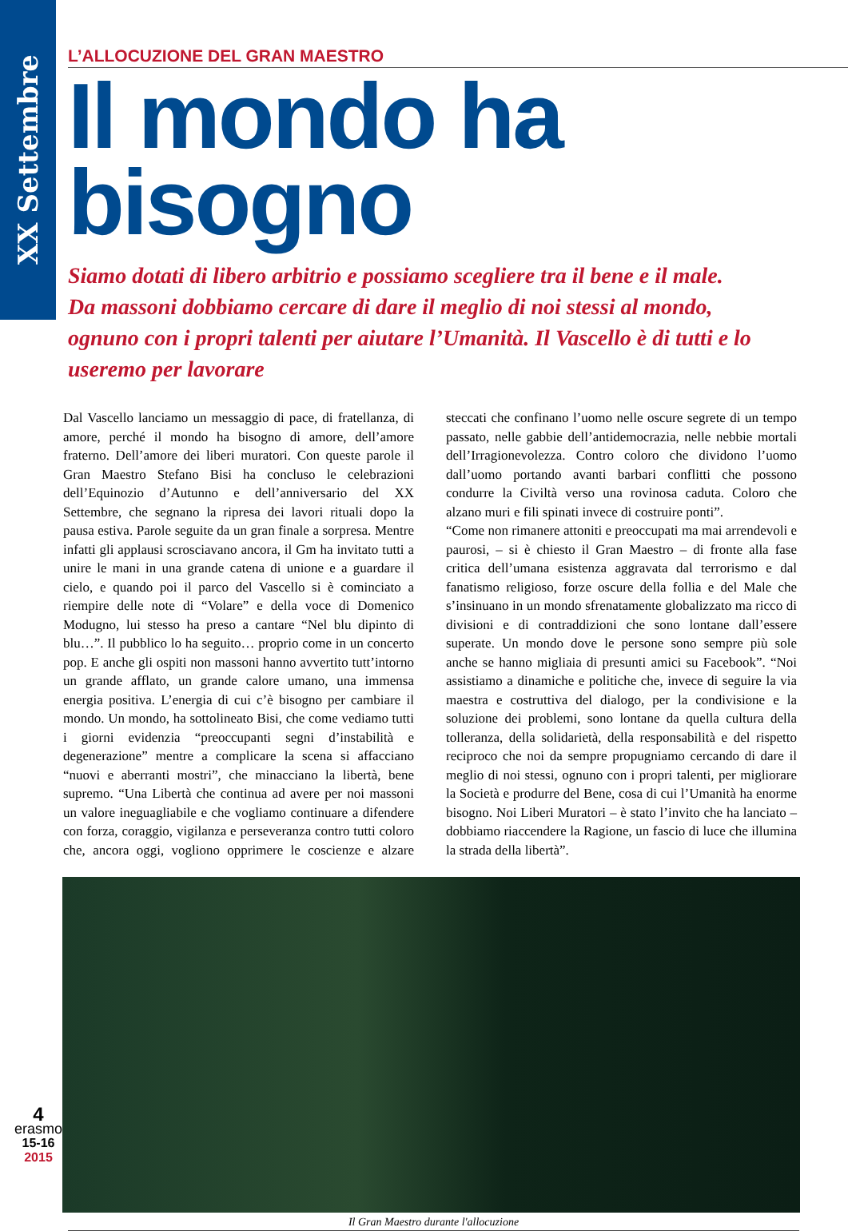XX Settembre
L’ALLOCUZIONE DEL GRAN MAESTRO
Il mondo ha bisogno
Siamo dotati di libero arbitrio e possiamo scegliere tra il bene e il male. Da massoni dobbiamo cercare di dare il meglio di noi stessi al mondo, ognuno con i propri talenti per aiutare l’Umanità. Il Vascello è di tutti e lo useremo per lavorare
Dal Vascello lanciamo un messaggio di pace, di fratellanza, di amore, perché il mondo ha bisogno di amore, dell’amore fraterno. Dell’amore dei liberi muratori. Con queste parole il Gran Maestro Stefano Bisi ha concluso le celebrazioni dell’Equinozio d’Autunno e dell’anniversario del XX Settembre, che segnano la ripresa dei lavori rituali dopo la pausa estiva. Parole seguite da un gran finale a sorpresa. Mentre infatti gli applausi scrosciavano ancora, il Gm ha invitato tutti a unire le mani in una grande catena di unione e a guardare il cielo, e quando poi il parco del Vascello si è cominciato a riempire delle note di “Volare” e della voce di Domenico Modugno, lui stesso ha preso a cantare “Nel blu dipinto di blu…”. Il pubblico lo ha seguito… proprio come in un concerto pop. E anche gli ospiti non massoni hanno avvertito tutt’intorno un grande afflato, un grande calore umano, una immensa energia positiva. L’energia di cui c’è bisogno per cambiare il mondo. Un mondo, ha sottolineato Bisi, che come vediamo tutti i giorni evidenzia “preoccupanti segni d’instabilità e degenerazione” mentre a complicare la scena si affacciano “nuovi e aberranti mostri”, che minacciano la libertà, bene supremo. “Una Libertà che continua ad avere per noi massoni un valore ineguagliabile e che vogliamo continuare a difendere con forza, coraggio, vigilanza e perseveranza contro tutti coloro che, ancora oggi, vogliono opprimere le coscienze e alzare steccati che confinano l’uomo nelle oscure segrete di un tempo passato, nelle gabbie dell’antidemocrazia, nelle nebbie mortali dell’Irragionevolezza. Contro coloro che dividono l’uomo dall’uomo portando avanti barbari conflitti che possono condurre la Civiltà verso una rovinosa caduta. Coloro che alzano muri e fili spinati invece di costruire ponti”.
“Come non rimanere attoniti e preoccupati ma mai arrendevoli e paurosi, – si è chiesto il Gran Maestro – di fronte alla fase critica dell’umana esistenza aggravata dal terrorismo e dal fanatismo religioso, forze oscure della follia e del Male che s’insinuano in un mondo sfrenatamente globalizzato ma ricco di divisioni e di contraddizioni che sono lontane dall’essere superate. Un mondo dove le persone sono sempre più sole anche se hanno migliaia di presunti amici su Facebook”. “Noi assistiamo a dinamiche e politiche che, invece di seguire la via maestra e costruttiva del dialogo, per la condivisione e la soluzione dei problemi, sono lontane da quella cultura della tolleranza, della solidarietà, della responsabilità e del rispetto reciproco che noi da sempre propugniamo cercando di dare il meglio di noi stessi, ognuno con i propri talenti, per migliorare la Società e produrre del Bene, cosa di cui l’Umanità ha enorme bisogno. Noi Liberi Muratori – è stato l’invito che ha lanciato – dobbiamo riaccendere la Ragione, un fascio di luce che illumina la strada della libertà”.
Il Gran Maestro durante l'allocuzione
4
erasmo
15-16
2015